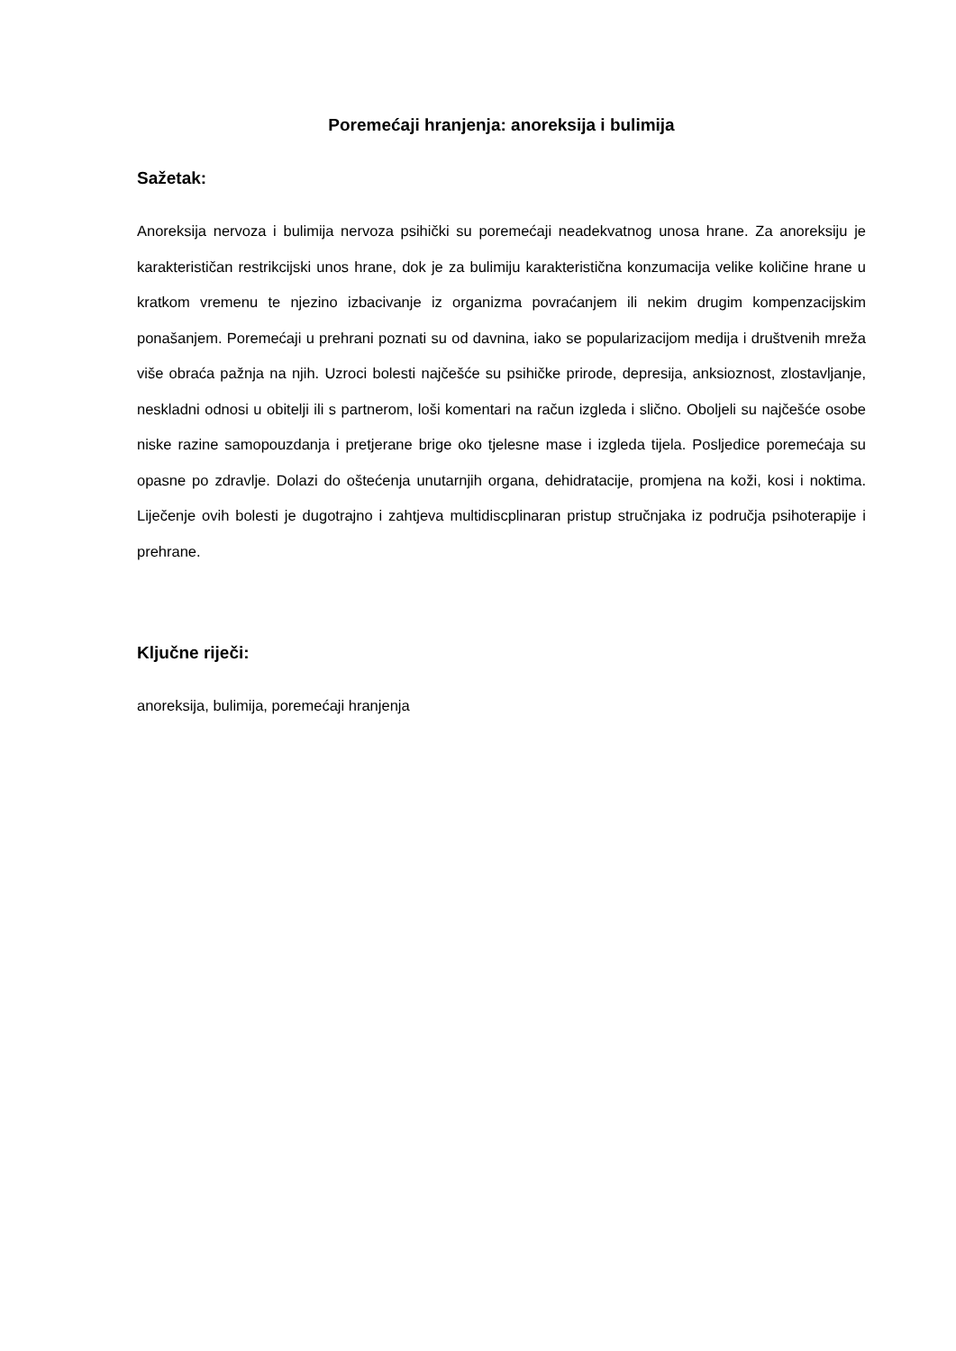Poremećaji hranjenja: anoreksija i bulimija
Sažetak:
Anoreksija nervoza i bulimija nervoza psihički su poremećaji neadekvatnog unosa hrane. Za anoreksiju je karakterističan restrikcijski unos hrane, dok je za bulimiju karakteristična konzumacija velike količine hrane u kratkom vremenu te njezino izbacivanje iz organizma povraćanjem ili nekim drugim kompenzacijskim ponašanjem. Poremećaji u prehrani poznati su od davnina, iako se popularizacijom medija i društvenih mreža više obraća pažnja na njih. Uzroci bolesti najčešće su psihičke prirode, depresija, anksioznost, zlostavljanje, neskladni odnosi u obitelji ili s partnerom, loši komentari na račun izgleda i slično. Oboljeli su najčešće osobe niske razine samopouzdanja i pretjerane brige oko tjelesne mase i izgleda tijela. Posljedice poremećaja su opasne po zdravlje. Dolazi do oštećenja unutarnjih organa, dehidratacije, promjena na koži, kosi i noktima. Liječenje ovih bolesti je dugotrajno i zahtjeva multidiscplinaran pristup stručnjaka iz područja psihoterapije i prehrane.
Ključne riječi:
anoreksija, bulimija, poremećaji hranjenja